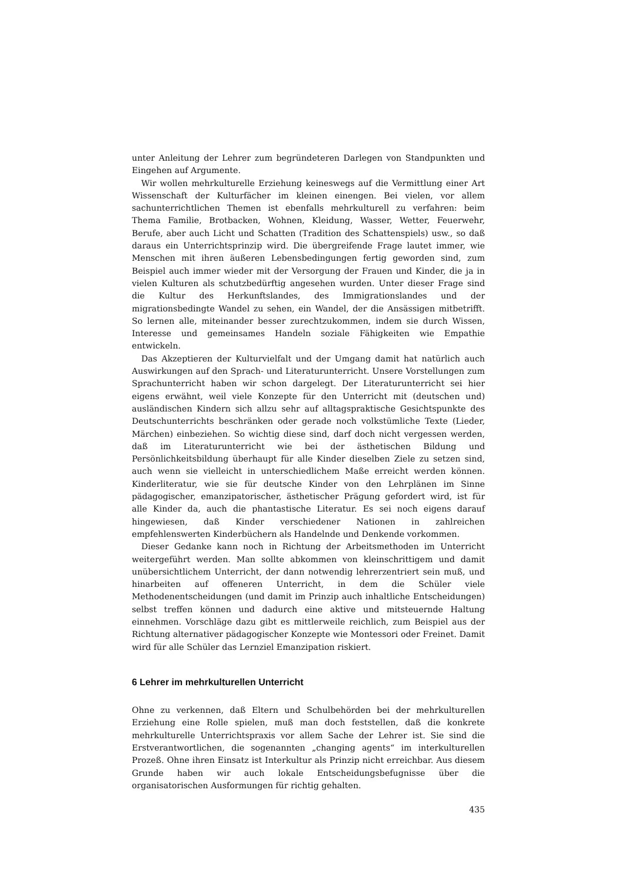unter Anleitung der Lehrer zum begründeteren Darlegen von Standpunkten und Eingehen auf Argumente.
Wir wollen mehrkulturelle Erziehung keineswegs auf die Vermittlung einer Art Wissenschaft der Kulturfächer im kleinen einengen. Bei vielen, vor allem sachunterrichtlichen Themen ist ebenfalls mehrkulturell zu verfahren: beim Thema Familie, Brotbacken, Wohnen, Kleidung, Wasser, Wetter, Feuerwehr, Berufe, aber auch Licht und Schatten (Tradition des Schattenspiels) usw., so daß daraus ein Unterrichtsprinzip wird. Die übergreifende Frage lautet immer, wie Menschen mit ihren äußeren Lebensbedingungen fertig geworden sind, zum Beispiel auch immer wieder mit der Versorgung der Frauen und Kinder, die ja in vielen Kulturen als schutzbedürftig angesehen wurden. Unter dieser Frage sind die Kultur des Herkunftslandes, des Immigrationslandes und der migrationsbedingte Wandel zu sehen, ein Wandel, der die Ansässigen mitbetrifft. So lernen alle, miteinander besser zurechtzukommen, indem sie durch Wissen, Interesse und gemeinsames Handeln soziale Fähigkeiten wie Empathie entwickeln.
Das Akzeptieren der Kulturvielfalt und der Umgang damit hat natürlich auch Auswirkungen auf den Sprach- und Literaturunterricht. Unsere Vorstellungen zum Sprachunterricht haben wir schon dargelegt. Der Literaturunterricht sei hier eigens erwähnt, weil viele Konzepte für den Unterricht mit (deutschen und) ausländischen Kindern sich allzu sehr auf alltagspraktische Gesichtspunkte des Deutschunterrichts beschränken oder gerade noch volkstümliche Texte (Lieder, Märchen) einbeziehen. So wichtig diese sind, darf doch nicht vergessen werden, daß im Literaturunterricht wie bei der ästhetischen Bildung und Persönlichkeitsbildung überhaupt für alle Kinder dieselben Ziele zu setzen sind, auch wenn sie vielleicht in unterschiedlichem Maße erreicht werden können. Kinderliteratur, wie sie für deutsche Kinder von den Lehrplänen im Sinne pädagogischer, emanzipatorischer, ästhetischer Prägung gefordert wird, ist für alle Kinder da, auch die phantastische Literatur. Es sei noch eigens darauf hingewiesen, daß Kinder verschiedener Nationen in zahlreichen empfehlenswerten Kinderbüchern als Handelnde und Denkende vorkommen.
Dieser Gedanke kann noch in Richtung der Arbeitsmethoden im Unterricht weitergeführt werden. Man sollte abkommen von kleinschrittigem und damit unübersichtlichem Unterricht, der dann notwendig lehrerzentriert sein muß, und hinarbeiten auf offeneren Unterricht, in dem die Schüler viele Methodenentscheidungen (und damit im Prinzip auch inhaltliche Entscheidungen) selbst treffen können und dadurch eine aktive und mitsteuernde Haltung einnehmen. Vorschläge dazu gibt es mittlerweile reichlich, zum Beispiel aus der Richtung alternativer pädagogischer Konzepte wie Montessori oder Freinet. Damit wird für alle Schüler das Lernziel Emanzipation riskiert.
6 Lehrer im mehrkulturellen Unterricht
Ohne zu verkennen, daß Eltern und Schulbehörden bei der mehrkulturellen Erziehung eine Rolle spielen, muß man doch feststellen, daß die konkrete mehrkulturelle Unterrichtspraxis vor allem Sache der Lehrer ist. Sie sind die Erstverantwortlichen, die sogenannten „changing agents“ im interkulturellen Prozeß. Ohne ihren Einsatz ist Interkultur als Prinzip nicht erreichbar. Aus diesem Grunde haben wir auch lokale Entscheidungsbefugnisse über die organisatorischen Ausformungen für richtig gehalten.
435